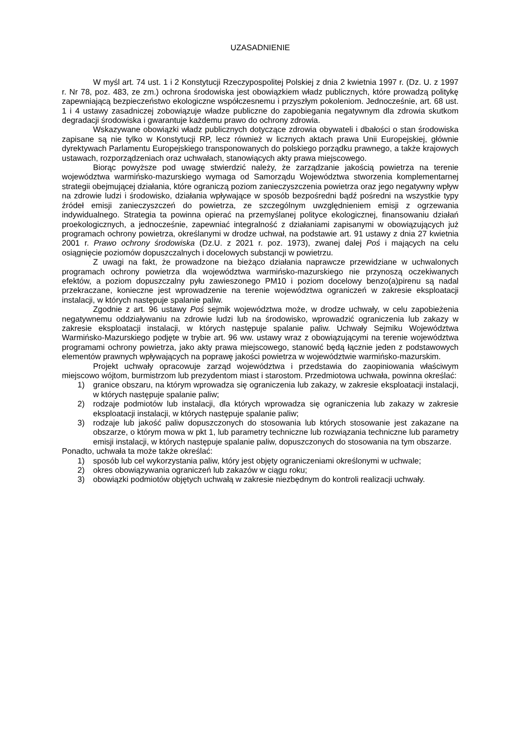UZASADNIENIE
W myśl art. 74 ust. 1 i 2 Konstytucji Rzeczypospolitej Polskiej z dnia 2 kwietnia 1997 r. (Dz. U. z 1997 r. Nr 78, poz. 483, ze zm.) ochrona środowiska jest obowiązkiem władz publicznych, które prowadzą politykę zapewniającą bezpieczeństwo ekologiczne współczesnemu i przyszłym pokoleniom. Jednocześnie, art. 68 ust. 1 i 4 ustawy zasadniczej zobowiązuje władze publiczne do zapobiegania negatywnym dla zdrowia skutkom degradacji środowiska i gwarantuje każdemu prawo do ochrony zdrowia.
Wskazywane obowiązki władz publicznych dotyczące zdrowia obywateli i dbałości o stan środowiska zapisane są nie tylko w Konstytucji RP, lecz również w licznych aktach prawa Unii Europejskiej, głównie dyrektywach Parlamentu Europejskiego transponowanych do polskiego porządku prawnego, a także krajowych ustawach, rozporządzeniach oraz uchwałach, stanowiących akty prawa miejscowego.
Biorąc powyższe pod uwagę stwierdzić należy, że zarządzanie jakością powietrza na terenie województwa warmińsko-mazurskiego wymaga od Samorządu Województwa stworzenia komplementarnej strategii obejmującej działania, które ograniczą poziom zanieczyszczenia powietrza oraz jego negatywny wpływ na zdrowie ludzi i środowisko, działania wpływające w sposób bezpośredni bądź pośredni na wszystkie typy źródeł emisji zanieczyszczeń do powietrza, ze szczególnym uwzględnieniem emisji z ogrzewania indywidualnego. Strategia ta powinna opierać na przemyślanej polityce ekologicznej, finansowaniu działań proekologicznych, a jednocześnie, zapewniać integralność z działaniami zapisanymi w obowiązujących już programach ochrony powietrza, określanymi w drodze uchwał, na podstawie art. 91 ustawy z dnia 27 kwietnia 2001 r. Prawo ochrony środowiska (Dz.U. z 2021 r. poz. 1973), zwanej dalej Poś i mających na celu osiągnięcie poziomów dopuszczalnych i docelowych substancji w powietrzu.
Z uwagi na fakt, że prowadzone na bieżąco działania naprawcze przewidziane w uchwalonych programach ochrony powietrza dla województwa warmińsko-mazurskiego nie przynoszą oczekiwanych efektów, a poziom dopuszczalny pyłu zawieszonego PM10 i poziom docelowy benzo(a)pirenu są nadal przekraczane, konieczne jest wprowadzenie na terenie województwa ograniczeń w zakresie eksploatacji instalacji, w których następuje spalanie paliw.
Zgodnie z art. 96 ustawy Poś sejmik województwa może, w drodze uchwały, w celu zapobieżenia negatywnemu oddziaływaniu na zdrowie ludzi lub na środowisko, wprowadzić ograniczenia lub zakazy w zakresie eksploatacji instalacji, w których następuje spalanie paliw. Uchwały Sejmiku Województwa Warmińsko-Mazurskiego podjęte w trybie art. 96 ww. ustawy wraz z obowiązującymi na terenie województwa programami ochrony powietrza, jako akty prawa miejscowego, stanowić będą łącznie jeden z podstawowych elementów prawnych wpływających na poprawę jakości powietrza w województwie warmińsko-mazurskim.
Projekt uchwały opracowuje zarząd województwa i przedstawia do zaopiniowania właściwym miejscowo wójtom, burmistrzom lub prezydentom miast i starostom. Przedmiotowa uchwała, powinna określać:
1) granice obszaru, na którym wprowadza się ograniczenia lub zakazy, w zakresie eksploatacji instalacji, w których następuje spalanie paliw;
2) rodzaje podmiotów lub instalacji, dla których wprowadza się ograniczenia lub zakazy w zakresie eksploatacji instalacji, w których następuje spalanie paliw;
3) rodzaje lub jakość paliw dopuszczonych do stosowania lub których stosowanie jest zakazane na obszarze, o którym mowa w pkt 1, lub parametry techniczne lub rozwiązania techniczne lub parametry emisji instalacji, w których następuje spalanie paliw, dopuszczonych do stosowania na tym obszarze.
Ponadto, uchwała ta może także określać:
1) sposób lub cel wykorzystania paliw, który jest objęty ograniczeniami określonymi w uchwale;
2) okres obowiązywania ograniczeń lub zakazów w ciągu roku;
3) obowiązki podmiotów objętych uchwałą w zakresie niezbędnym do kontroli realizacji uchwały.